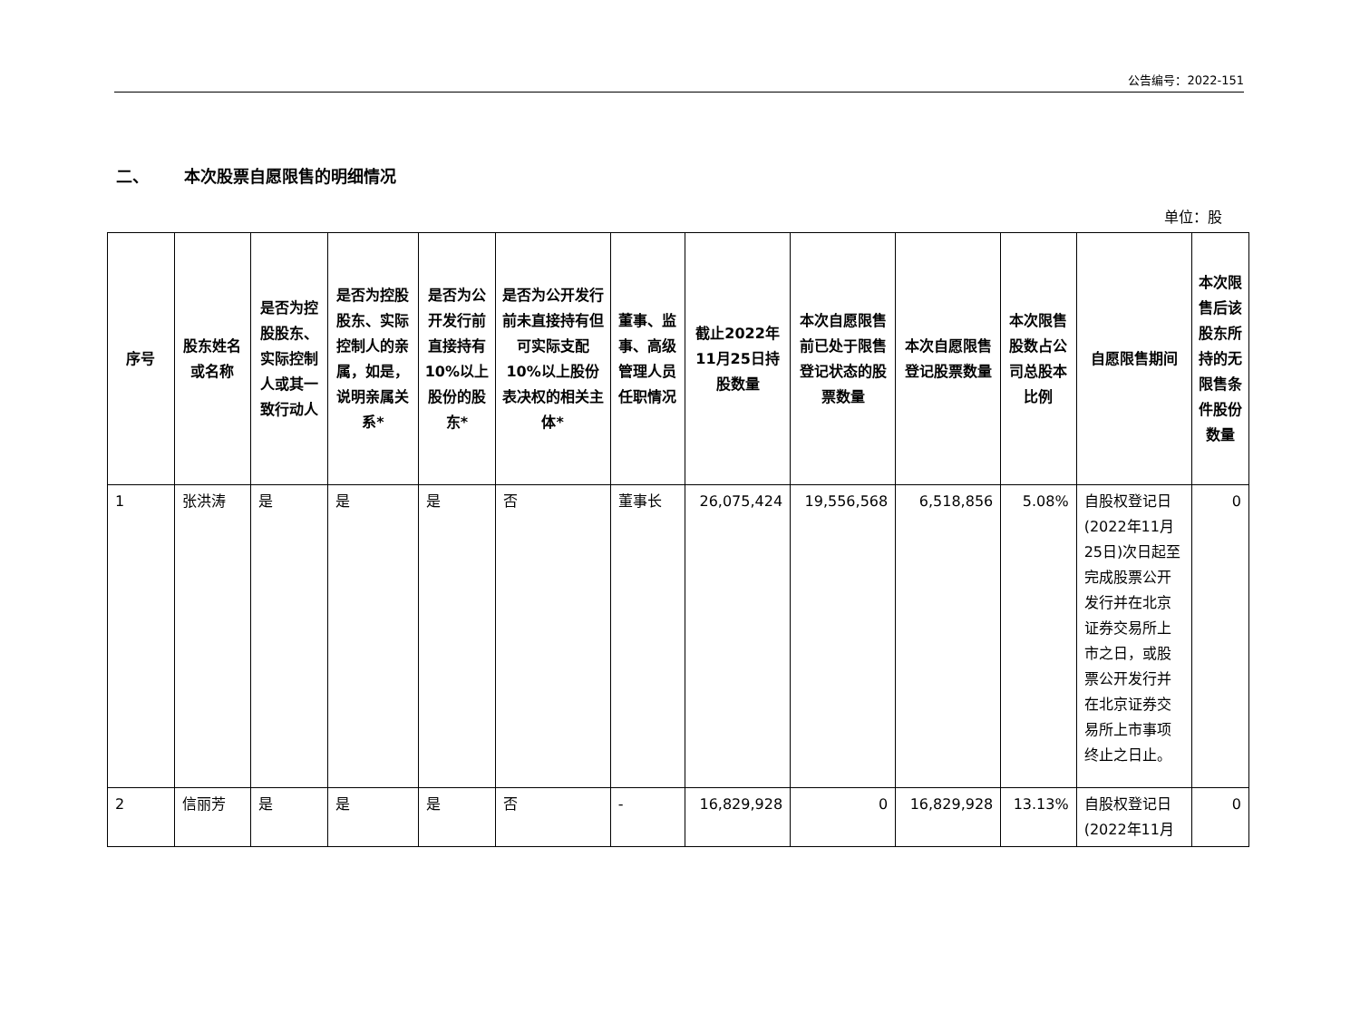公告编号：2022-151
二、 本次股票自愿限售的明细情况
单位：股
| 序号 | 股东姓名或名称 | 是否为控股股东、实际控制人或其一致行动人 | 是否为控股股东、实际控制人的亲属，如是，说明亲属关系* | 是否为公开发行前直接持有10%以上股份的股东* | 是否为公开发行前未直接持有但可实际支配10%以上股份表决权的相关主体* | 董事、监事、高级管理人员任职情况 | 截止2022年11月25日持股数量 | 本次自愿限售前已处于限售登记状态的股票数量 | 本次自愿限售登记股票数量 | 本次限售股数占公司总股本比例 | 自愿限售期间 | 本次限售后该股东所持的无限售条件股份数量 |
| --- | --- | --- | --- | --- | --- | --- | --- | --- | --- | --- | --- | --- |
| 1 | 张洪涛 | 是 | 是 | 是 | 否 | 董事长 | 26,075,424 | 19,556,568 | 6,518,856 | 5.08% | 自股权登记日(2022年11月25日)次日起至完成股票公开发行并在北京证券交易所上市之日，或股票公开发行并在北京证券交易所上市事项终止之日止。 | 0 |
| 2 | 信丽芳 | 是 | 是 | 是 | 否 | - | 16,829,928 | 0 | 16,829,928 | 13.13% | 自股权登记日(2022年11月 | 0 |